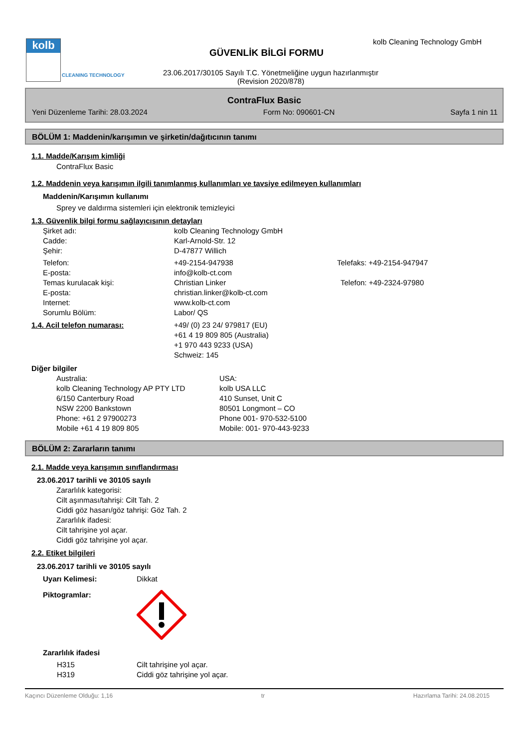kolb
CLEANING TECHNOLOGY
kolb Cleaning Technology GmbH
GÜVENLİK BİLGİ FORMU
23.06.2017/30105 Sayılı T.C. Yönetmeliğine uygun hazırlanmıştır
(Revision 2020/878)
ContraFlux Basic
Yeni Düzenleme Tarihi: 28.03.2024 Form No: 090601-CN Sayfa 1 nin 11
BÖLÜM 1: Maddenin/karışımın ve şirketin/dağıtıcının tanımı
1.1. Madde/Karışım kimliği
ContraFlux Basic
1.2. Maddenin veya karışımın ilgili tanımlanmış kullanımları ve tavsiye edilmeyen kullanımları
Maddenin/Karışımın kullanımı
Sprey ve daldırma sistemleri için elektronik temizleyici
1.3. Güvenlik bilgi formu sağlayıcısının detayları
Şirket adı: kolb Cleaning Technology GmbH
Cadde: Karl-Arnold-Str. 12
Şehir: D-47877 Willich
Telefon: +49-2154-947938 Telefaks: +49-2154-947947
E-posta: info@kolb-ct.com
Temas kurulacak kişi: Christian Linker Telefon: +49-2324-97980
E-posta: christian.linker@kolb-ct.com
Internet: www.kolb-ct.com
Sorumlu Bölüm: Labor/ QS
1.4. Acil telefon numarası: +49/ (0) 23 24/ 979817 (EU)
+61 4 19 809 805 (Australia)
+1 970 443 9233 (USA)
Schweiz: 145
Diğer bilgiler
Australia:
kolb Cleaning Technology AP PTY LTD
6/150 Canterbury Road
NSW 2200 Bankstown
Phone: +61 2 97900273
Mobile +61 4 19 809 805 USA:
kolb USA LLC
410 Sunset, Unit C
80501 Longmont – CO
Phone 001- 970-532-5100
Mobile: 001- 970-443-9233
BÖLÜM 2: Zararların tanımı
2.1. Madde veya karışımın sınıflandırması
23.06.2017 tarihli ve 30105 sayılı
Zararlılık kategorisi:
Cilt aşınması/tahrişi: Cilt Tah. 2
Ciddi göz hasarı/göz tahrişi: Göz Tah. 2
Zararlılık ifadesi:
Cilt tahrişine yol açar.
Ciddi göz tahrişine yol açar.
2.2. Etiket bilgileri
23.06.2017 tarihli ve 30105 sayılı
Uyarı Kelimesi: Dikkat
Piktogramlar:
Zararlılık ifadesi
H315 Cilt tahrişine yol açar.
H319 Ciddi göz tahrişine yol açar.
Kaçıncı Düzenleme Olduğu: 1,16 tr Hazırlama Tarihi: 24.08.2015